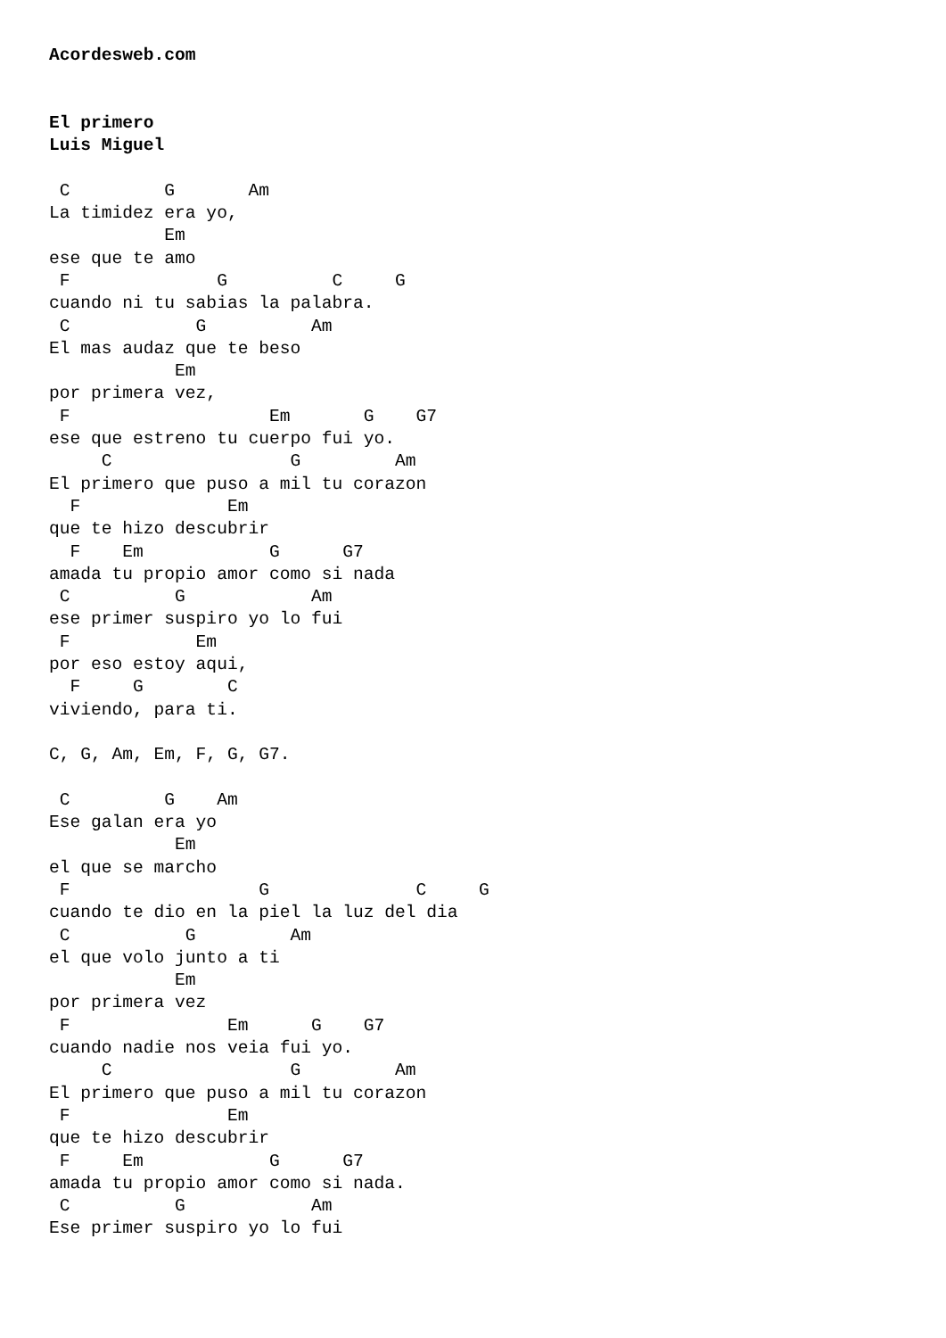Acordesweb.com


El primero
Luis Miguel

 C         G       Am
La timidez era yo,
           Em
ese que te amo
 F              G          C     G
cuando ni tu sabias la palabra.
 C            G          Am
El mas audaz que te beso
            Em
por primera vez,
 F                   Em       G    G7
ese que estreno tu cuerpo fui yo.
     C                 G         Am
El primero que puso a mil tu corazon
  F              Em
que te hizo descubrir
  F    Em            G      G7
amada tu propio amor como si nada
 C          G            Am
ese primer suspiro yo lo fui
 F            Em
por eso estoy aqui,
  F     G        C
viviendo, para ti.

C, G, Am, Em, F, G, G7.

 C         G    Am
Ese galan era yo
            Em
el que se marcho
 F                  G              C     G
cuando te dio en la piel la luz del dia
 C           G         Am
el que volo junto a ti
            Em
por primera vez
 F               Em      G    G7
cuando nadie nos veia fui yo.
     C                 G         Am
El primero que puso a mil tu corazon
 F               Em
que te hizo descubrir
 F     Em            G      G7
amada tu propio amor como si nada.
 C          G            Am
Ese primer suspiro yo lo fui